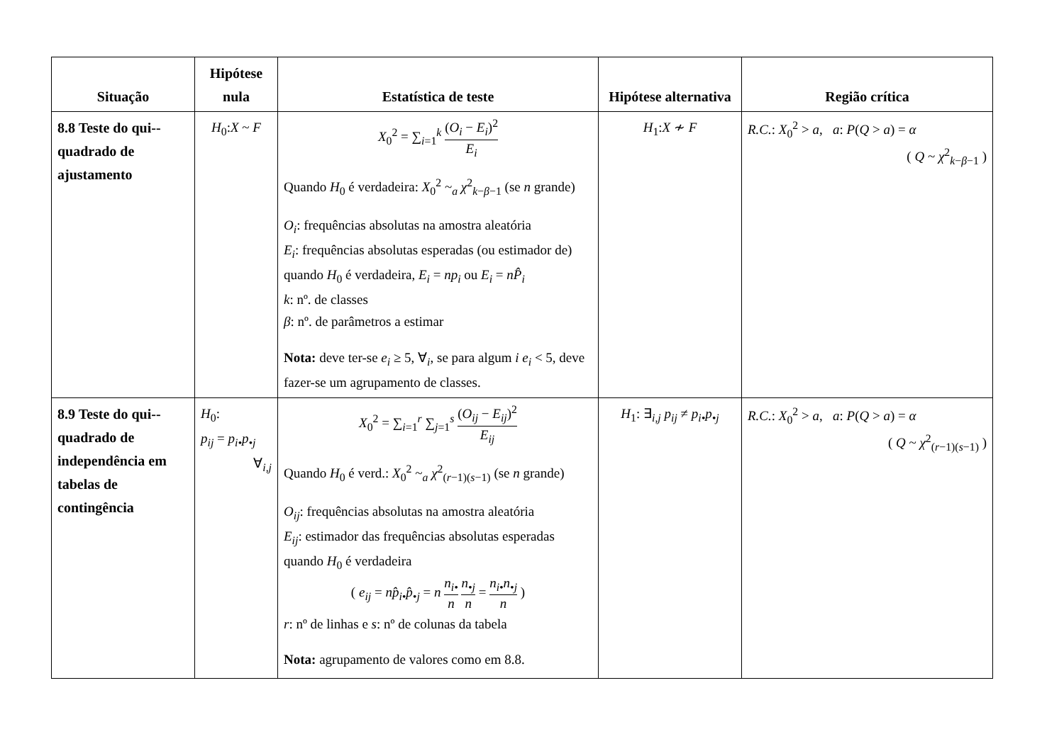| Situação | Hipótese nula | Estatística de teste | Hipótese alternativa | Região crítica |
| --- | --- | --- | --- | --- |
| 8.8 Teste do qui--quadrado de ajustamento | H<sub>0</sub>: X ~ F | X<sub>0</sub><sup>2</sup> = ∑<sub>i=1</sub><sup>k</sup> ( O<sub>i</sub> − E<sub>i</sub> )<sup>2</sup> E<sub>i</sub> Quando H<sub>0</sub> é verdadeira: X<sub>0</sub><sup>2</sup> ~<sub>a</sub> χ<sup>2</sup><sub>k−β−1</sub> (se n grande) O<sub>i</sub> : frequências absolutas na amostra aleatória E<sub>i</sub> : frequências absolutas esperadas (ou estimador de) quando H<sub>0</sub> é verdadeira, E<sub>i</sub> = np<sub>i</sub> ou E<sub>i</sub> = nP̂<sub>i</sub> k : nº. de classes β : nº. de parâmetros a estimar Nota: deve ter-se e<sub>i</sub> ≥ 5, ∀<sub>i</sub>, se para algum i e<sub>i</sub> < 5, deve fazer-se um agrupamento de classes. | H<sub>1</sub>: X ≁ F | R.C. : X<sub>0</sub><sup>2</sup> > a , a : P ( Q > a ) = α ( Q ~ χ<sup>2</sup><sub>k−β−1</sub> ) |
| 8.9 Teste do qui--quadrado de independência em tabelas de contingência | H<sub>0</sub>: p<sub>ij</sub> = p<sub>i•</sub>p<sub>•j</sub> ∀<sub>i,j</sub> | X<sub>0</sub><sup>2</sup> = ∑<sub>i=1</sub><sup>r</sup> ∑<sub>j=1</sub><sup>s</sup> ( O<sub>ij</sub> − E<sub>ij</sub> )<sup>2</sup> E<sub>ij</sub> Quando H<sub>0</sub> é verd.: X<sub>0</sub><sup>2</sup> ~<sub>a</sub> χ<sup>2</sup><sub>(r−1)(s−1)</sub> (se n grande) O<sub>ij</sub> : frequências absolutas na amostra aleatória E<sub>ij</sub> : estimador das frequências absolutas esperadas quando H<sub>0</sub> é verdadeira ( e<sub>ij</sub> = np̂<sub>i•</sub>p̂<sub>•j</sub> = n n<sub>i•</sub> n n<sub>•j</sub> n = n<sub>i•</sub>n<sub>•j</sub> n ) r : nº de linhas e s : nº de colunas da tabela Nota: agrupamento de valores como em 8.8. | H<sub>1</sub>: ∃<sub>i,j</sub> p<sub>ij</sub> ≠ p<sub>i•</sub>p<sub>•j</sub> | R.C. : X<sub>0</sub><sup>2</sup> > a , a : P ( Q > a ) = α ( Q ~ χ<sup>2</sup><sub>(r−1)(s−1)</sub> ) |